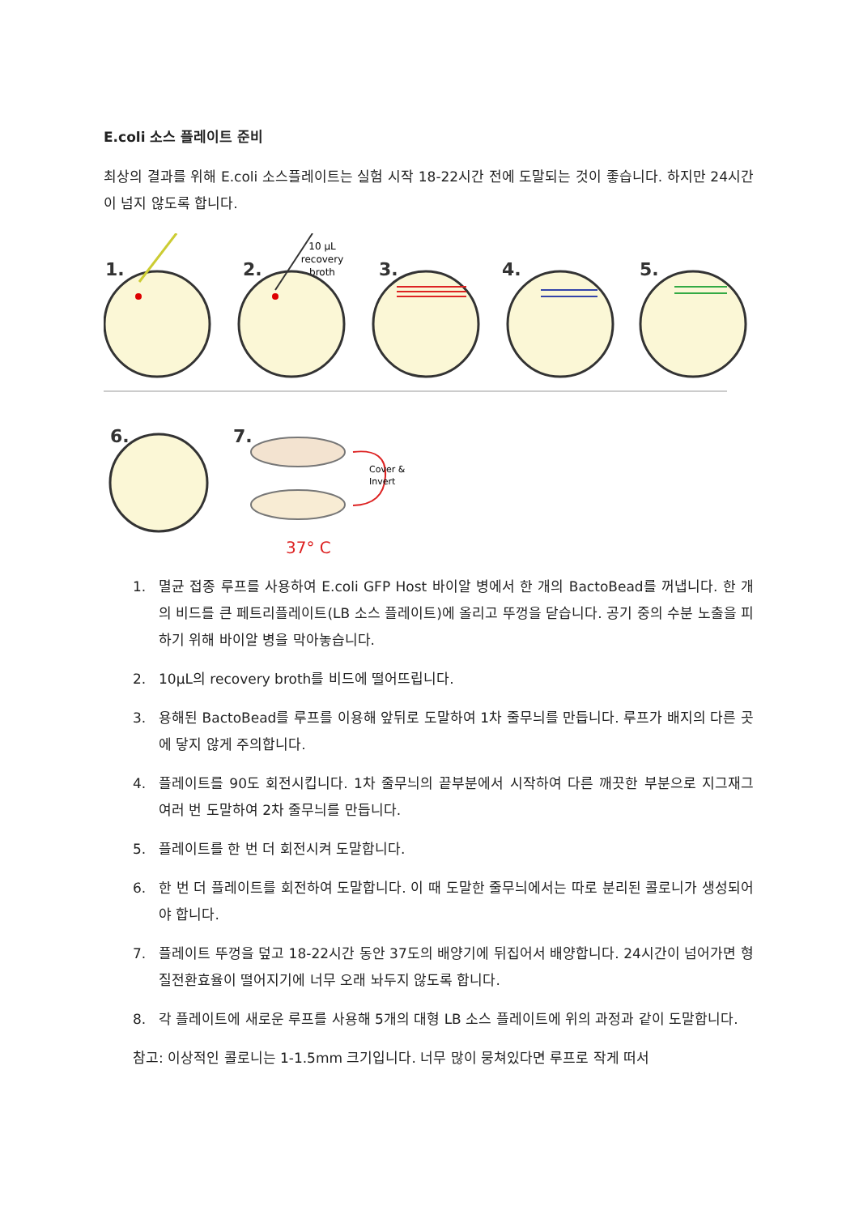E.coli 소스 플레이트 준비
최상의 결과를 위해 E.coli 소스플레이트는 실험 시작 18-22시간 전에 도말되는 것이 좋습니다. 하지만 24시간이 넘지 않도록 합니다.
1.
2.
3.
4.
5.
6.
7.
10 μL
recovery
broth
Cover &
Invert
37° C
1. 멸균 접종 루프를 사용하여 E.coli GFP Host 바이알 병에서 한 개의 BactoBead를 꺼냅니다. 한 개의 비드를 큰 페트리플레이트(LB 소스 플레이트)에 올리고 뚜껑을 닫습니다. 공기 중의 수분 노출을 피하기 위해 바이알 병을 막아놓습니다.
2. 10μL의 recovery broth를 비드에 떨어뜨립니다.
3. 용해된 BactoBead를 루프를 이용해 앞뒤로 도말하여 1차 줄무늬를 만듭니다. 루프가 배지의 다른 곳에 닿지 않게 주의합니다.
4. 플레이트를 90도 회전시킵니다. 1차 줄무늬의 끝부분에서 시작하여 다른 깨끗한 부분으로 지그재그 여러 번 도말하여 2차 줄무늬를 만듭니다.
5. 플레이트를 한 번 더 회전시켜 도말합니다.
6. 한 번 더 플레이트를 회전하여 도말합니다. 이 때 도말한 줄무늬에서는 따로 분리된 콜로니가 생성되어야 합니다.
7. 플레이트 뚜껑을 덮고 18-22시간 동안 37도의 배양기에 뒤집어서 배양합니다. 24시간이 넘어가면 형질전환효율이 떨어지기에 너무 오래 놔두지 않도록 합니다.
8. 각 플레이트에 새로운 루프를 사용해 5개의 대형 LB 소스 플레이트에 위의 과정과 같이 도말합니다.
참고: 이상적인 콜로니는 1-1.5mm 크기입니다. 너무 많이 뭉쳐있다면 루프로 작게 떠서